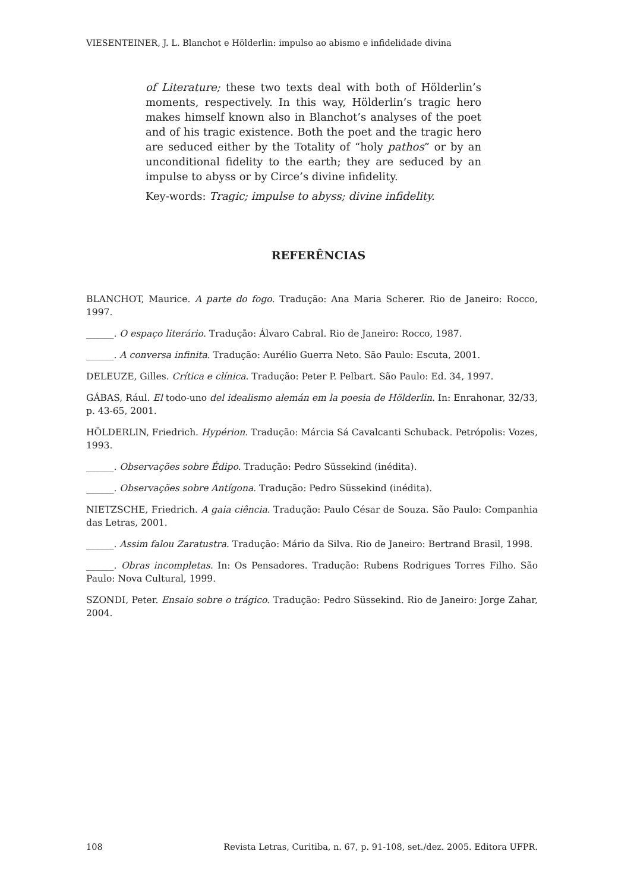VIESENTEINER, J. L. Blanchot e Hölderlin: impulso ao abismo e infidelidade divina
of Literature; these two texts deal with both of Hölderlin’s moments, respectively. In this way, Hölderlin’s tragic hero makes himself known also in Blanchot’s analyses of the poet and of his tragic existence. Both the poet and the tragic hero are seduced either by the Totality of “holy pathos” or by an unconditional fidelity to the earth; they are seduced by an impulse to abyss or by Circe’s divine infidelity.
Key-words: Tragic; impulse to abyss; divine infidelity.
REFERÊNCIAS
BLANCHOT, Maurice. A parte do fogo. Tradução: Ana Maria Scherer. Rio de Janeiro: Rocco, 1997.
______. O espaço literário. Tradução: Álvaro Cabral. Rio de Janeiro: Rocco, 1987.
______. A conversa infinita. Tradução: Aurélio Guerra Neto. São Paulo: Escuta, 2001.
DELEUZE, Gilles. Crítica e clínica. Tradução: Peter P. Pelbart. São Paulo: Ed. 34, 1997.
GÁBAS, Rául. El todo-uno del idealismo alemán em la poesia de Hölderlin. In: Enrahonar, 32/33, p. 43-65, 2001.
HÖLDERLIN, Friedrich. Hypérion. Tradução: Márcia Sá Cavalcanti Schuback. Petrópolis: Vozes, 1993.
______. Observações sobre Édipo. Tradução: Pedro Süssekind (inédita).
______. Observações sobre Antígona. Tradução: Pedro Süssekind (inédita).
NIETZSCHE, Friedrich. A gaia ciência. Tradução: Paulo César de Souza. São Paulo: Companhia das Letras, 2001.
______. Assim falou Zaratustra. Tradução: Mário da Silva. Rio de Janeiro: Bertrand Brasil, 1998.
______. Obras incompletas. In: Os Pensadores. Tradução: Rubens Rodrigues Torres Filho. São Paulo: Nova Cultural, 1999.
SZONDI, Peter. Ensaio sobre o trágico. Tradução: Pedro Süssekind. Rio de Janeiro: Jorge Zahar, 2004.
108 Revista Letras, Curitiba, n. 67, p. 91-108, set./dez. 2005. Editora UFPR.